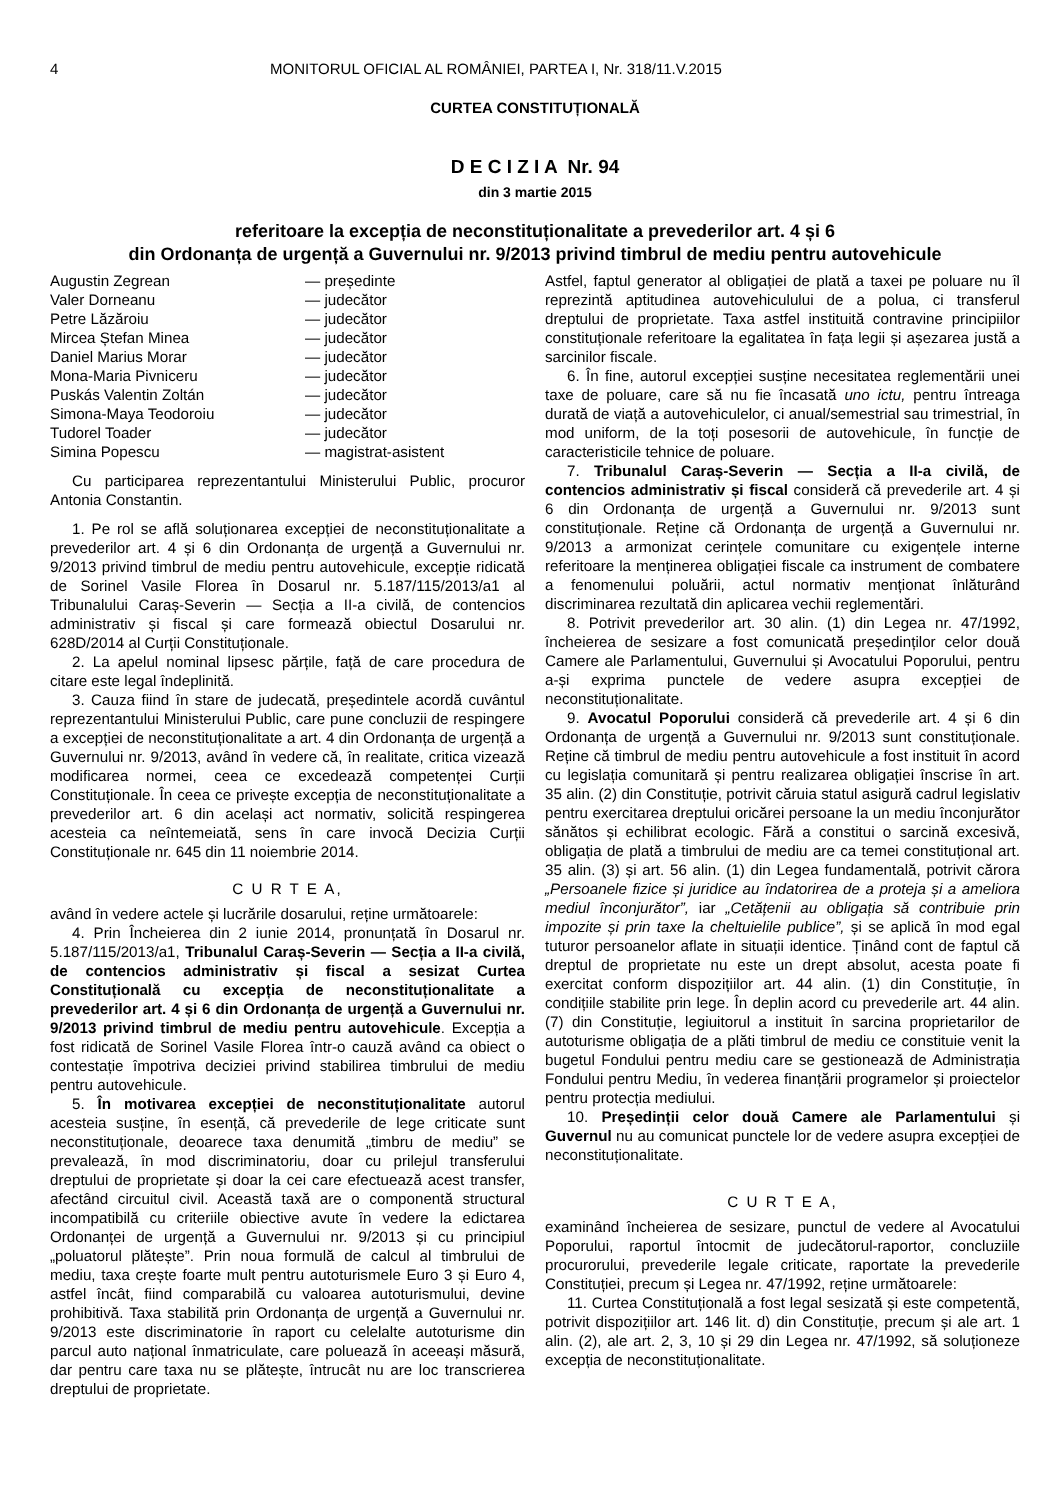4 MONITORUL OFICIAL AL ROMÂNIEI, PARTEA I, Nr. 318/11.V.2015
CURTEA CONSTITUȚIONALĂ
D E C I Z I A Nr. 94
din 3 martie 2015
referitoare la excepția de neconstituționalitate a prevederilor art. 4 și 6
din Ordonanța de urgență a Guvernului nr. 9/2013 privind timbrul de mediu pentru autovehicule
| Augustin Zegrean | — președinte |
| Valer Dorneanu | — judecător |
| Petre Lăzăroiu | — judecător |
| Mircea Ștefan Minea | — judecător |
| Daniel Marius Morar | — judecător |
| Mona-Maria Pivniceru | — judecător |
| Puskás Valentin Zoltán | — judecător |
| Simona-Maya Teodoroiu | — judecător |
| Tudorel Toader | — judecător |
| Simina Popescu | — magistrat-asistent |
Cu participarea reprezentantului Ministerului Public, procuror Antonia Constantin.
1. Pe rol se află soluționarea excepției de neconstituționalitate a prevederilor art. 4 și 6 din Ordonanța de urgență a Guvernului nr. 9/2013 privind timbrul de mediu pentru autovehicule, excepție ridicată de Sorinel Vasile Florea în Dosarul nr. 5.187/115/2013/a1 al Tribunalului Caraș-Severin — Secția a II-a civilă, de contencios administrativ și fiscal și care formează obiectul Dosarului nr. 628D/2014 al Curții Constituționale.
2. La apelul nominal lipsesc părțile, față de care procedura de citare este legal îndeplinită.
3. Cauza fiind în stare de judecată, președintele acordă cuvântul reprezentantului Ministerului Public, care pune concluzii de respingere a excepției de neconstituționalitate a art. 4 din Ordonanța de urgență a Guvernului nr. 9/2013, având în vedere că, în realitate, critica vizează modificarea normei, ceea ce excedează competenței Curții Constituționale. În ceea ce privește excepția de neconstituționalitate a prevederilor art. 6 din același act normativ, solicită respingerea acesteia ca neîntemeiată, sens în care invocă Decizia Curții Constituționale nr. 645 din 11 noiembrie 2014.
C U R T E A,
având în vedere actele și lucrările dosarului, reține următoarele:
4. Prin Încheierea din 2 iunie 2014, pronunțată în Dosarul nr. 5.187/115/2013/a1, Tribunalul Caraș-Severin — Secția a II-a civilă, de contencios administrativ și fiscal a sesizat Curtea Constituțională cu excepția de neconstituționalitate a prevederilor art. 4 și 6 din Ordonanța de urgență a Guvernului nr. 9/2013 privind timbrul de mediu pentru autovehicule. Excepția a fost ridicată de Sorinel Vasile Florea într-o cauză având ca obiect o contestație împotriva deciziei privind stabilirea timbrului de mediu pentru autovehicule.
5. În motivarea excepției de neconstituționalitate autorul acesteia susține, în esență, că prevederile de lege criticate sunt neconstituționale, deoarece taxa denumită „timbru de mediu” se prevalează, în mod discriminatoriu, doar cu prilejul transferului dreptului de proprietate și doar la cei care efectuează acest transfer, afectând circuitul civil. Această taxă are o componentă structural incompatibilă cu criteriile obiective avute în vedere la edictarea Ordonanței de urgență a Guvernului nr. 9/2013 și cu principiul „poluatorul plătește”. Prin noua formulă de calcul al timbrului de mediu, taxa crește foarte mult pentru autoturismele Euro 3 și Euro 4, astfel încât, fiind comparabilă cu valoarea autoturismului, devine prohibitivă. Taxa stabilită prin Ordonanța de urgență a Guvernului nr. 9/2013 este discriminatorie în raport cu celelalte autoturisme din parcul auto național înmatriculate, care poluează în aceeași măsură, dar pentru care taxa nu se plătește, întrucât nu are loc transcrierea dreptului de proprietate.
Astfel, faptul generator al obligației de plată a taxei pe poluare nu îl reprezintă aptitudinea autovehiculului de a polua, ci transferul dreptului de proprietate. Taxa astfel instituită contravine principiilor constituționale referitoare la egalitatea în fața legii și așezarea justă a sarcinilor fiscale.
6. În fine, autorul excepției susține necesitatea reglementării unei taxe de poluare, care să nu fie încasată uno ictu, pentru întreaga durată de viață a autovehiculelor, ci anual/semestrial sau trimestrial, în mod uniform, de la toți posesorii de autovehicule, în funcție de caracteristicile tehnice de poluare.
7. Tribunalul Caraș-Severin — Secția a II-a civilă, de contencios administrativ și fiscal consideră că prevederile art. 4 și 6 din Ordonanța de urgență a Guvernului nr. 9/2013 sunt constituționale. Reține că Ordonanța de urgență a Guvernului nr. 9/2013 a armonizat cerințele comunitare cu exigențele interne referitoare la menținerea obligației fiscale ca instrument de combatere a fenomenului poluării, actul normativ menționat înlăturând discriminarea rezultată din aplicarea vechii reglementări.
8. Potrivit prevederilor art. 30 alin. (1) din Legea nr. 47/1992, încheierea de sesizare a fost comunicată președinților celor două Camere ale Parlamentului, Guvernului și Avocatului Poporului, pentru a-și exprima punctele de vedere asupra excepției de neconstituționalitate.
9. Avocatul Poporului consideră că prevederile art. 4 și 6 din Ordonanța de urgență a Guvernului nr. 9/2013 sunt constituționale. Reține că timbrul de mediu pentru autovehicule a fost instituit în acord cu legislația comunitară și pentru realizarea obligației înscrise în art. 35 alin. (2) din Constituție, potrivit căruia statul asigură cadrul legislativ pentru exercitarea dreptului oricărei persoane la un mediu înconjurător sănătos și echilibrat ecologic. Fără a constitui o sarcină excesivă, obligația de plată a timbrului de mediu are ca temei constituțional art. 35 alin. (3) și art. 56 alin. (1) din Legea fundamentală, potrivit cărora „Persoanele fizice și juridice au îndatorirea de a proteja și a ameliora mediul înconjurător”, iar „Cetățenii au obligația să contribuie prin impozite și prin taxe la cheltuielile publice”, și se aplică în mod egal tuturor persoanelor aflate in situații identice. Ținând cont de faptul că dreptul de proprietate nu este un drept absolut, acesta poate fi exercitat conform dispozițiilor art. 44 alin. (1) din Constituție, în condițiile stabilite prin lege. În deplin acord cu prevederile art. 44 alin. (7) din Constituție, legiuitorul a instituit în sarcina proprietarilor de autoturisme obligația de a plăti timbrul de mediu ce constituie venit la bugetul Fondului pentru mediu care se gestionează de Administrația Fondului pentru Mediu, în vederea finanțării programelor și proiectelor pentru protecția mediului.
10. Președinții celor două Camere ale Parlamentului și Guvernul nu au comunicat punctele lor de vedere asupra excepției de neconstituționalitate.
C U R T E A,
examinând încheierea de sesizare, punctul de vedere al Avocatului Poporului, raportul întocmit de judecătorul-raportor, concluziile procurorului, prevederile legale criticate, raportate la prevederile Constituției, precum și Legea nr. 47/1992, reține următoarele:
11. Curtea Constituțională a fost legal sesizată și este competentă, potrivit dispozițiilor art. 146 lit. d) din Constituție, precum și ale art. 1 alin. (2), ale art. 2, 3, 10 și 29 din Legea nr. 47/1992, să soluționeze excepția de neconstituționalitate.